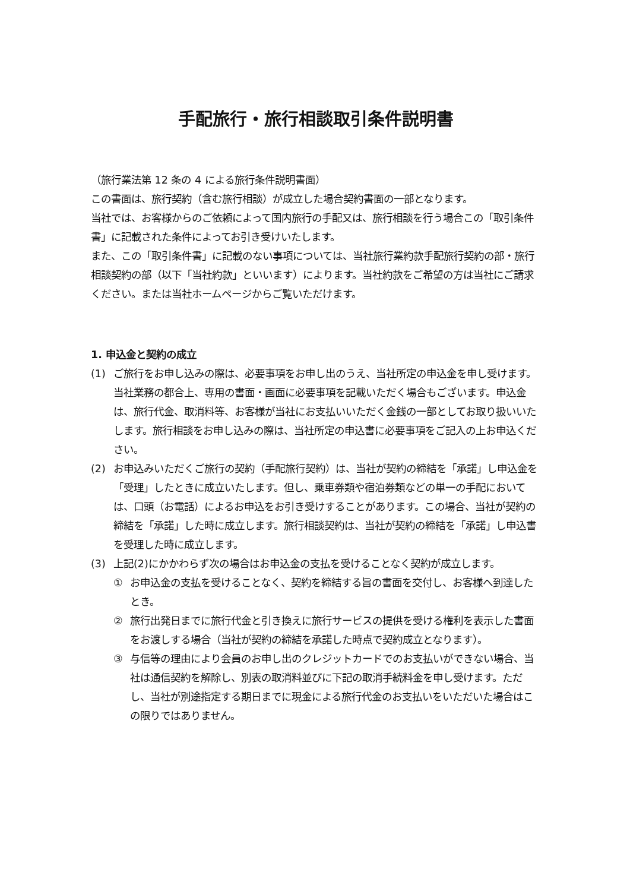手配旅行・旅行相談取引条件説明書
（旅行業法第 12 条の 4 による旅行条件説明書面）
この書面は、旅行契約（含む旅行相談）が成立した場合契約書面の一部となります。
当社では、お客様からのご依頼によって国内旅行の手配又は、旅行相談を行う場合この「取引条件書」に記載された条件によってお引き受けいたします。
また、この「取引条件書」に記載のない事項については、当社旅行業約款手配旅行契約の部・旅行相談契約の部（以下「当社約款」といいます）によります。当社約款をご希望の方は当社にご請求ください。または当社ホームページからご覧いただけます。
1. 申込金と契約の成立
(1) ご旅行をお申し込みの際は、必要事項をお申し出のうえ、当社所定の申込金を申し受けます。当社業務の都合上、専用の書面・画面に必要事項を記載いただく場合もございます。申込金は、旅行代金、取消料等、お客様が当社にお支払いいただく金銭の一部としてお取り扱いいたします。旅行相談をお申し込みの際は、当社所定の申込書に必要事項をご記入の上お申込ください。
(2) お申込みいただくご旅行の契約（手配旅行契約）は、当社が契約の締結を「承諾」し申込金を「受理」したときに成立いたします。但し、乗車券類や宿泊券類などの単一の手配においては、口頭（お電話）によるお申込をお引き受けすることがあります。この場合、当社が契約の締結を「承諾」した時に成立します。旅行相談契約は、当社が契約の締結を「承諾」し申込書を受理した時に成立します。
(3) 上記(2)にかかわらず次の場合はお申込金の支払を受けることなく契約が成立します。
① お申込金の支払を受けることなく、契約を締結する旨の書面を交付し、お客様へ到達したとき。
② 旅行出発日までに旅行代金と引き換えに旅行サービスの提供を受ける権利を表示した書面をお渡しする場合（当社が契約の締結を承諾した時点で契約成立となります）。
③ 与信等の理由により会員のお申し出のクレジットカードでのお支払いができない場合、当社は通信契約を解除し、別表の取消料並びに下記の取消手続料金を申し受けます。ただし、当社が別途指定する期日までに現金による旅行代金のお支払いをいただいた場合はこの限りではありません。